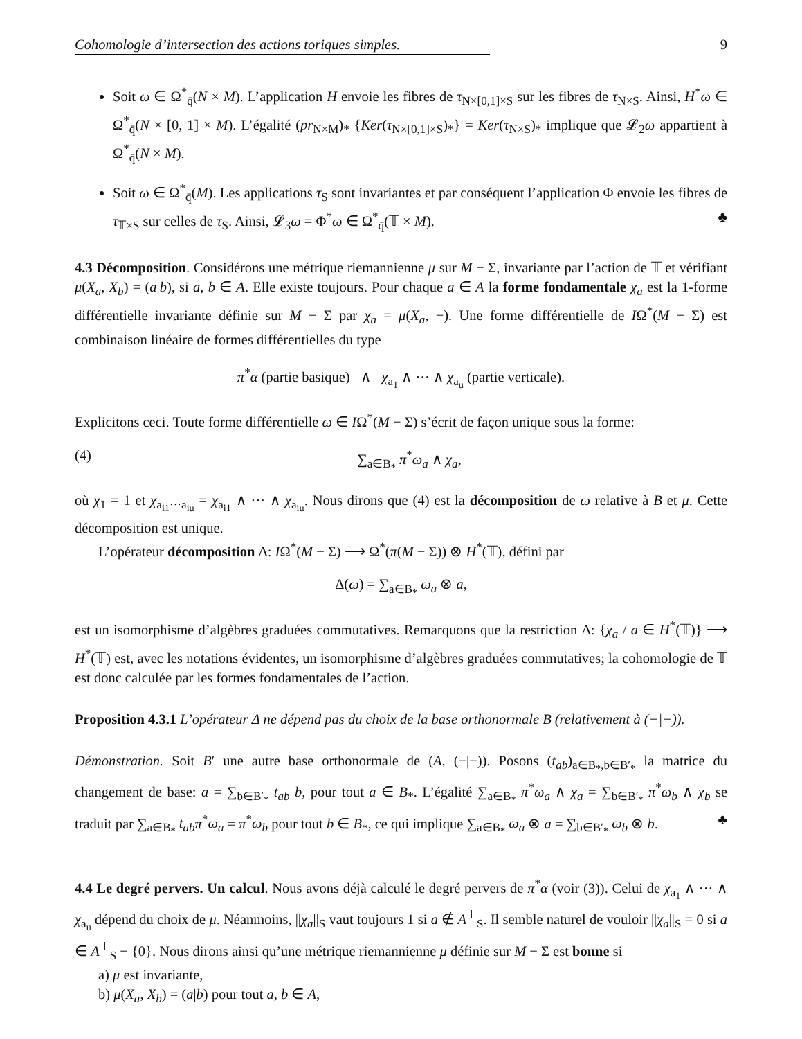Cohomologie d’intersection des actions toriques simples. 9
Soit ω ∈ Ω<sup>*</sup><sub>q̄</sub>(N × M). L’application H envoie les fibres de τ<sub>N×[0,1]×S</sub> sur les fibres de τ<sub>N×S</sub>. Ainsi, H<sup>*</sup>ω ∈ Ω<sup>*</sup><sub>q̄</sub>(N × [0, 1] × M). L’égalité (pr<sub>N×M</sub>)<sub>*</sub> {Ker(τ<sub>N×[0,1]×S</sub>)<sub>*</sub>} = Ker(τ<sub>N×S</sub>)<sub>*</sub> implique que 𝓛<sub>2</sub>ω appartient à Ω<sup>*</sup><sub>q̄</sub>(N × M).
Soit ω ∈ Ω<sup>*</sup><sub>q̄</sub>(M). Les applications τ<sub>S</sub> sont invariantes et par conséquent l’application Φ envoie les fibres de τ<sub>𝕋×S</sub> sur celles de τ<sub>S</sub>. Ainsi, 𝓛<sub>3</sub>ω = Φ<sup>*</sup>ω ∈ Ω<sup>*</sup><sub>q̄</sub>(𝕋 × M). ♣
4.3 Décomposition. Considérons une métrique riemannienne μ sur M − Σ, invariante par l’action de 𝕋 et vérifiant μ(X<sub>a</sub>, X<sub>b</sub>) = (a|b), si a, b ∈ A. Elle existe toujours. Pour chaque a ∈ A la forme fondamentale χ<sub>a</sub> est la 1-forme différentielle invariante définie sur M − Σ par χ<sub>a</sub> = μ(X<sub>a</sub>, −). Une forme différentielle de IΩ<sup>*</sup>(M − Σ) est combinaison linéaire de formes différentielles du type
π<sup>*</sup>α (partie basique) ∧ χ<sub>a<sub>1</sub></sub> ∧ ··· ∧ χ<sub>a<sub>u</sub></sub> (partie verticale).
Explicitons ceci. Toute forme différentielle ω ∈ IΩ<sup>*</sup>(M − Σ) s’écrit de façon unique sous la forme:
(4) ∑<sub>a∈B<sub>*</sub></sub> π<sup>*</sup>ω<sub>a</sub> ∧ χ<sub>a</sub>,
où χ<sub>1</sub> = 1 et χ<sub>a<sub>i1</sub>···a<sub>iu</sub></sub> = χ<sub>a<sub>i1</sub></sub> ∧ ··· ∧ χ<sub>a<sub>iu</sub></sub>. Nous dirons que (4) est la décomposition de ω relative à B et μ. Cette décomposition est unique.
L’opérateur décomposition Δ: IΩ<sup>*</sup>(M − Σ) ⟶ Ω<sup>*</sup>(π(M − Σ)) ⊗ H<sup>*</sup>(𝕋), défini par
Δ(ω) = ∑<sub>a∈B<sub>*</sub></sub> ω<sub>a</sub> ⊗ a,
est un isomorphisme d’algèbres graduées commutatives. Remarquons que la restriction Δ: {χ<sub>a</sub> / a ∈ H<sup>*</sup>(𝕋)} ⟶ H<sup>*</sup>(𝕋) est, avec les notations évidentes, un isomorphisme d’algèbres graduées commutatives; la cohomologie de 𝕋 est donc calculée par les formes fondamentales de l’action.
Proposition 4.3.1 L’opérateur Δ ne dépend pas du choix de la base orthonormale B (relativement à (−|−)).
Démonstration. Soit B′ une autre base orthonormale de (A, (−|−)). Posons (t<sub>ab</sub>)<sub>a∈B<sub>*</sub>,b∈B′<sub>*</sub></sub> la matrice du changement de base: a = ∑<sub>b∈B′<sub>*</sub></sub> t<sub>ab</sub> b, pour tout a ∈ B<sub>*</sub>. L’égalité ∑<sub>a∈B<sub>*</sub></sub> π<sup>*</sup>ω<sub>a</sub> ∧ χ<sub>a</sub> = ∑<sub>b∈B′<sub>*</sub></sub> π<sup>*</sup>ω<sub>b</sub> ∧ χ<sub>b</sub> se traduit par ∑<sub>a∈B<sub>*</sub></sub> t<sub>ab</sub> π<sup>*</sup>ω<sub>a</sub> = π<sup>*</sup>ω<sub>b</sub> pour tout b ∈ B<sub>*</sub>, ce qui implique ∑<sub>a∈B<sub>*</sub></sub> ω<sub>a</sub> ⊗ a = ∑<sub>b∈B′<sub>*</sub></sub> ω<sub>b</sub> ⊗ b. ♣
4.4 Le degré pervers. Un calcul. Nous avons déjà calculé le degré pervers de π<sup>*</sup>α (voir (3)). Celui de χ<sub>a<sub>1</sub></sub> ∧ ··· ∧ χ<sub>a<sub>u</sub></sub> dépend du choix de μ. Néanmoins, ||χ<sub>a</sub>||<sub>S</sub> vaut toujours 1 si a ∉ A<sup>⊥</sup><sub>S</sub>. Il semble naturel de vouloir ||χ<sub>a</sub>||<sub>S</sub> = 0 si a ∈ A<sup>⊥</sup><sub>S</sub> − {0}. Nous dirons ainsi qu’une métrique riemannienne μ définie sur M − Σ est bonne si
a) μ est invariante,
b) μ(X<sub>a</sub>, X<sub>b</sub>) = (a|b) pour tout a, b ∈ A,